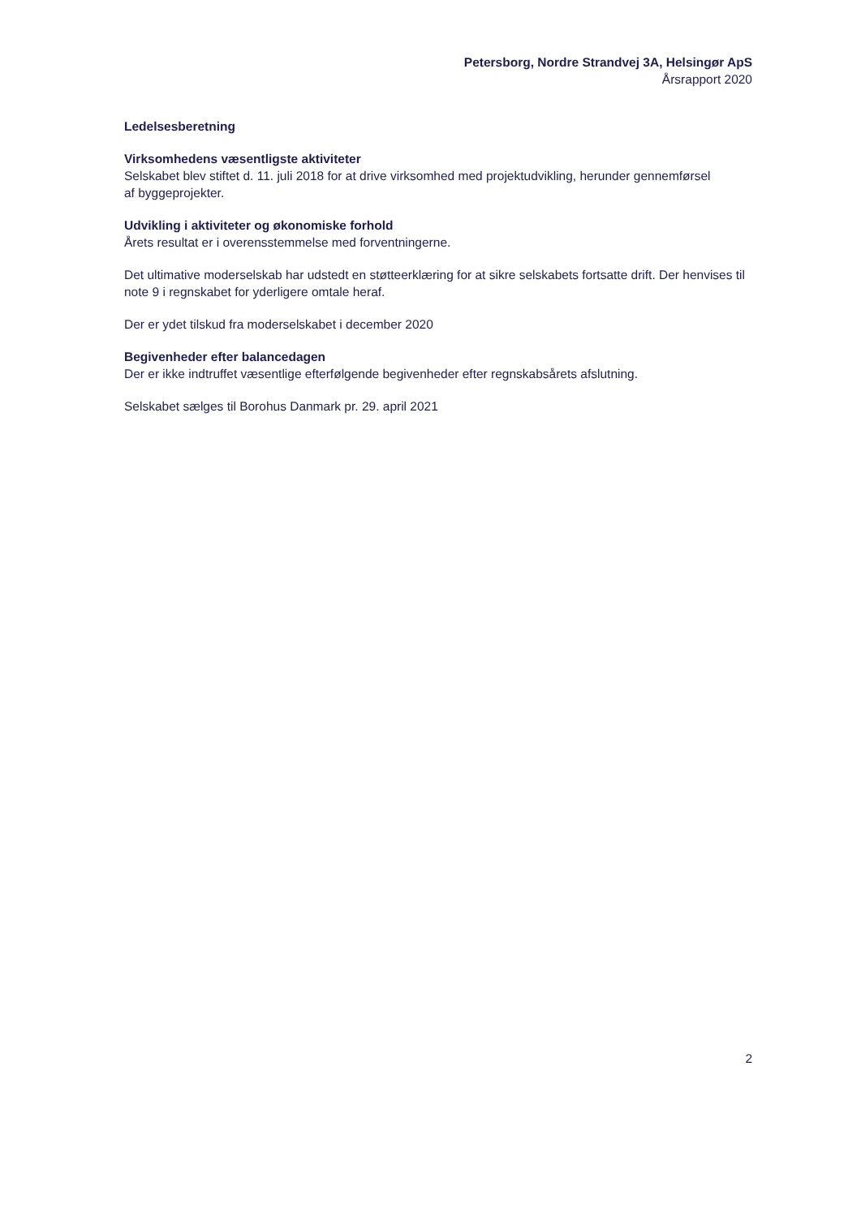Petersborg, Nordre Strandvej 3A, Helsingør ApS
Årsrapport 2020
Ledelsesberetning
Virksomhedens væsentligste aktiviteter
Selskabet blev stiftet d. 11. juli 2018 for at drive virksomhed med projektudvikling, herunder gennemførsel
af byggeprojekter.
Udvikling i aktiviteter og økonomiske forhold
Årets resultat er i overensstemmelse med forventningerne.
Det ultimative moderselskab har udstedt en støtteerklæring for at sikre selskabets fortsatte drift. Der henvises til note 9 i regnskabet for yderligere omtale heraf.
Der er ydet tilskud fra moderselskabet i december 2020
Begivenheder efter balancedagen
Der er ikke indtruffet væsentlige efterfølgende begivenheder efter regnskabsårets afslutning.
Selskabet sælges til Borohus Danmark pr. 29. april 2021
2